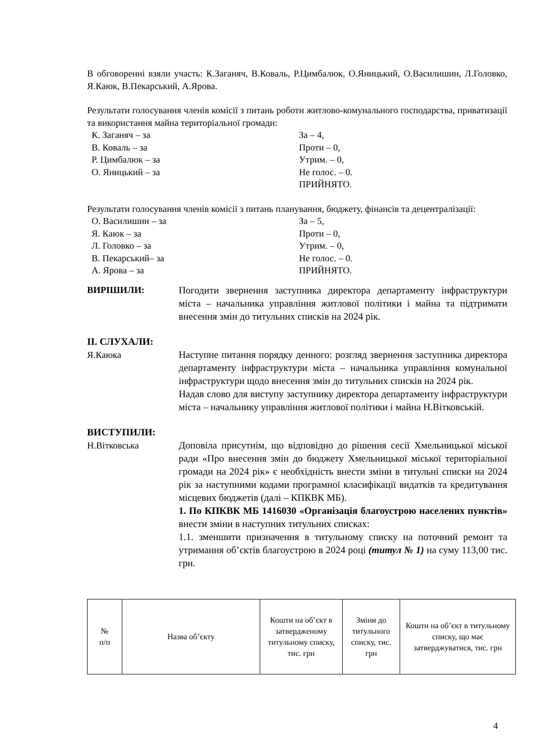В обговоренні взяли участь: К.Заганяч, В.Коваль, Р.Цимбалюк, О.Яницький, О.Василишин, Л.Головко, Я.Каюк, В.Пекарський, А.Ярова.
Результати голосування членів комісії з питань роботи житлово-комунального господарства, приватизації та використання майна територіальної громади:
К. Заганяч – за За – 4,
В. Коваль – за Проти – 0,
Р. Цимбалюк – за Утрим. – 0,
О. Яницький – за Не голос. – 0.
ПРИЙНЯТО.
Результати голосування членів комісії з питань планування, бюджету, фінансів та децентралізації:
О. Василишин – за За – 5,
Я. Каюк – за Проти – 0,
Л. Головко – за Утрим. – 0,
В. Пекарський– за Не голос. – 0.
А. Ярова – за ПРИЙНЯТО.
ВИРІШИЛИ:
Погодити звернення заступника директора департаменту інфраструктури міста – начальника управління житлової політики і майна та підтримати внесення змін до титульних списків на 2024 рік.
ІІ. СЛУХАЛИ:
Я.Каюка Наступне питання порядку денного: розгляд звернення заступника директора департаменту інфраструктури міста – начальника управління комунальної інфраструктури щодо внесення змін до титульних списків на 2024 рік.
Надав слово для виступу заступнику директора департаменту інфраструктури міста – начальнику управління житлової політики і майна Н.Вітковській.
ВИСТУПИЛИ:
Н.Вітковська Доповіла присутнім, що відповідно до рішення сесії Хмельницької міської ради «Про внесення змін до бюджету Хмельницької міської територіальної громади на 2024 рік» є необхідність внести зміни в титульні списки на 2024 рік за наступними кодами програмної класифікації видатків та кредитування місцевих бюджетів (далі – КПКВК МБ).
1. По КПКВК МБ 1416030 «Організація благоустрою населених пунктів» внести зміни в наступних титульних списках:
1.1. зменшити призначення в титульному списку на поточний ремонт та утримання об’єктів благоустрою в 2024 році (титул № 1) на суму 113,00 тис. грн.
| № п/п | Назва об’єкту | Кошти на об’єкт в затвердженому титульному списку, тис. грн | Зміни до титульного списку, тис. грн | Кошти на об’єкт в титульному списку, що має затверджуватися, тис. грн |
4